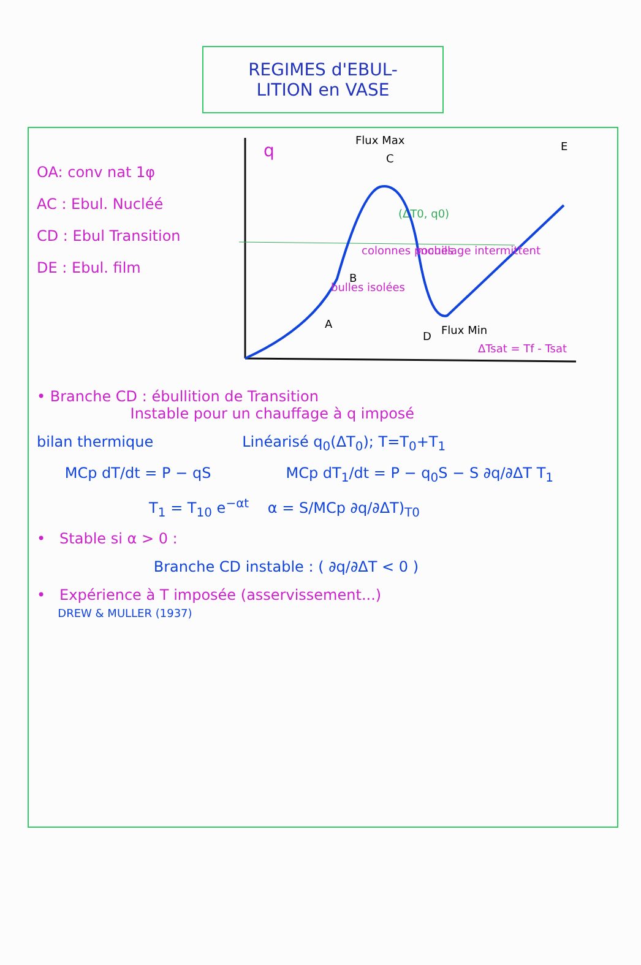REGIMES d'EBUL-
LITION en VASE
OA: conv nat 1φ
AC : Ebul. Nucléé
CD : Ebul Transition
DE : Ebul. film
q
Flux Max
C
E
(ΔT0, q0)
A
bulles isolées
B
colonnes poches
mouillage intermittent
D
Flux Min
ΔTsat = Tf - Tsat
• Branche CD : ébullition de Transition
Instable pour un chauffage à q imposé
bilan thermique Linéarisé q<sub>0</sub>(ΔT<sub>0</sub>); T=T<sub>0</sub>+T<sub>1</sub>
MCp dT/dt = P − qS MCp dT<sub>1</sub>/dt = P − q<sub>0</sub>S − S ∂q/∂ΔT T<sub>1</sub>
T<sub>1</sub> = T<sub>10</sub> e<sup>−αt</sup> α = S/MCp ∂q/∂ΔT)<sub>T0</sub>
• Stable si α > 0 :
Branche CD instable : ( ∂q/∂ΔT < 0 )
• Expérience à T imposée (asservissement...)
DREW & MULLER (1937)